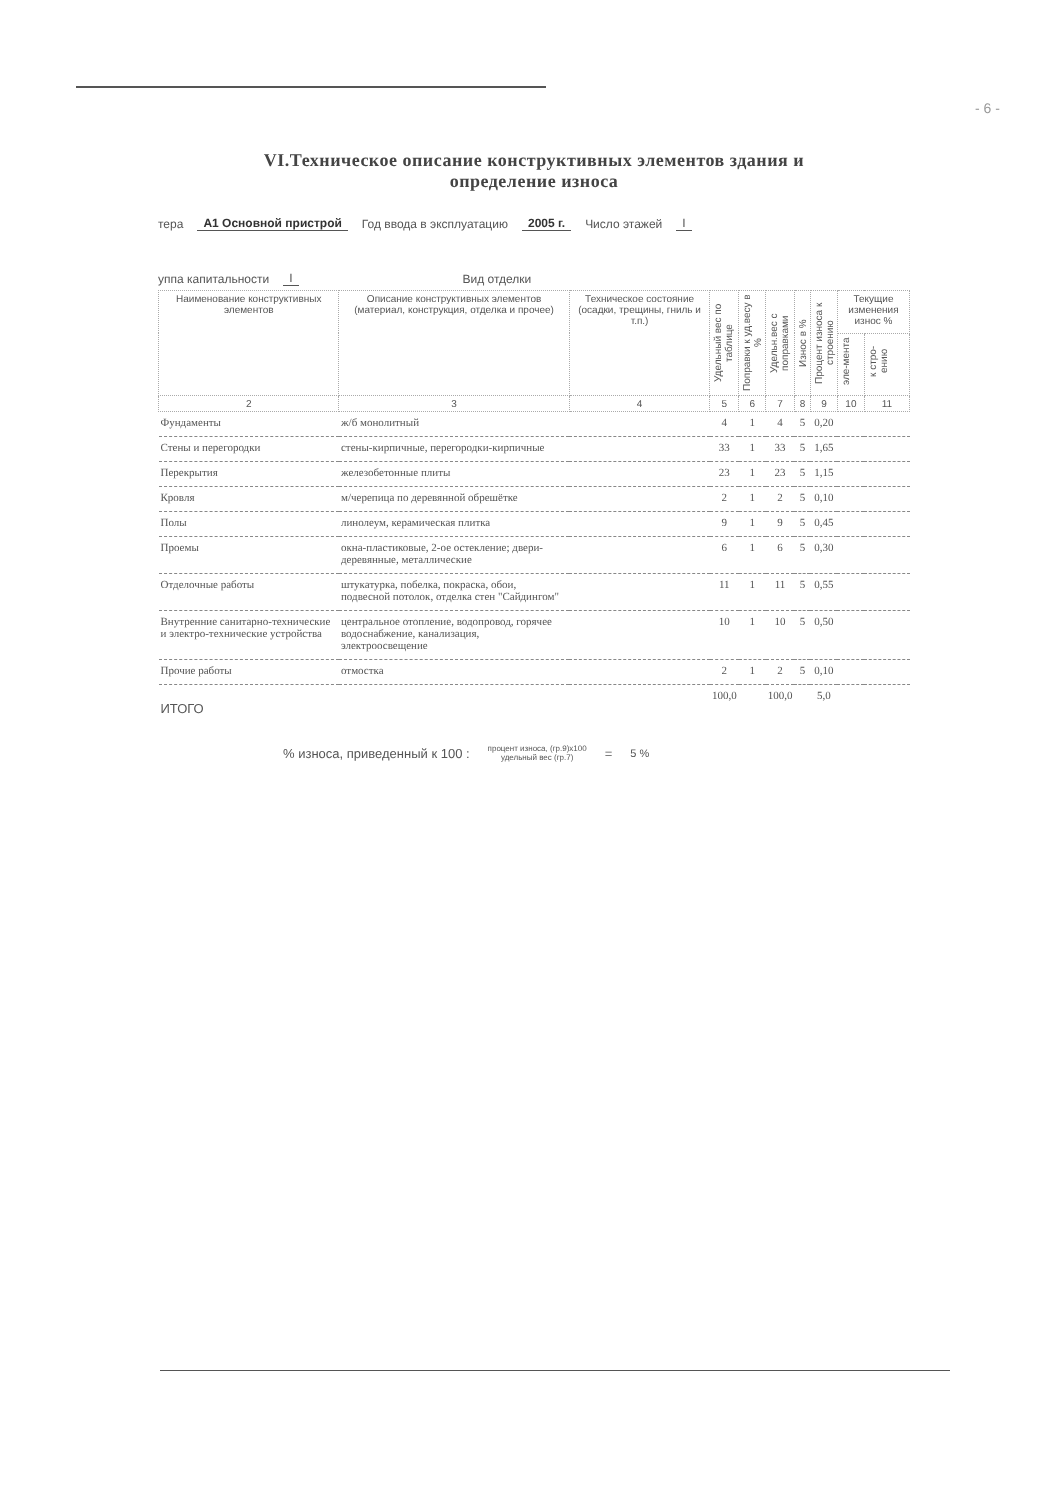- 6 -
VI.Техническое описание конструктивных элементов здания и
определение износа
тера А1 Основной пристрой Год ввода в эксплуатацию 2005 г. Число этажей I
уппа капитальности I Вид отделки
| Наименование конструктивных элементов | Описание конструктивных элементов (материал, конструкция, отделка и прочее) | Техническое состояние (осадки, трещины, гниль и т.п.) | Удельный вес по таблице | Поправки к уд.весу в % | Удельн.вес с поправками | Износ в % | Процент износа к строению | Текущие изменения износ % | |
| --- | --- | --- | --- | --- | --- | --- | --- | --- | --- |
| | | | | | | | | эле-мента | к стро-ению |
| 2 | 3 | 4 | 5 | 6 | 7 | 8 | 9 | 10 | 11 |
| Фундаменты | ж/б монолитный | | 4 | 1 | 4 | 5 | 0,20 | | |
| Стены и перегородки | стены-кирпичные, перегородки-кирпичные | | 33 | 1 | 33 | 5 | 1,65 | | |
| Перекрытия | железобетонные плиты | | 23 | 1 | 23 | 5 | 1,15 | | |
| Кровля | м/черепица по деревянной обрешётке | | 2 | 1 | 2 | 5 | 0,10 | | |
| Полы | линолеум, керамическая плитка | | 9 | 1 | 9 | 5 | 0,45 | | |
| Проемы | окна-пластиковые, 2-ое остекление; двери-деревянные, металлические | | 6 | 1 | 6 | 5 | 0,30 | | |
| Отделочные работы | штукатурка, побелка, покраска, обои, подвесной потолок, отделка стен "Сайдингом" | | 11 | 1 | 11 | 5 | 0,55 | | |
| Внутренние санитарно-технические и электро-технические устройства | центральное отопление, водопровод, горячее водоснабжение, канализация, электроосвещение | | 10 | 1 | 10 | 5 | 0,50 | | |
| Прочие работы | отмостка | | 2 | 1 | 2 | 5 | 0,10 | | |
| ИТОГО | | | 100,0 | | 100,0 | | 5,0 | | |
% износа, приведенный к 100 : процент износа, (гр.9)х100
удельный вес (гр.7) = 5 %